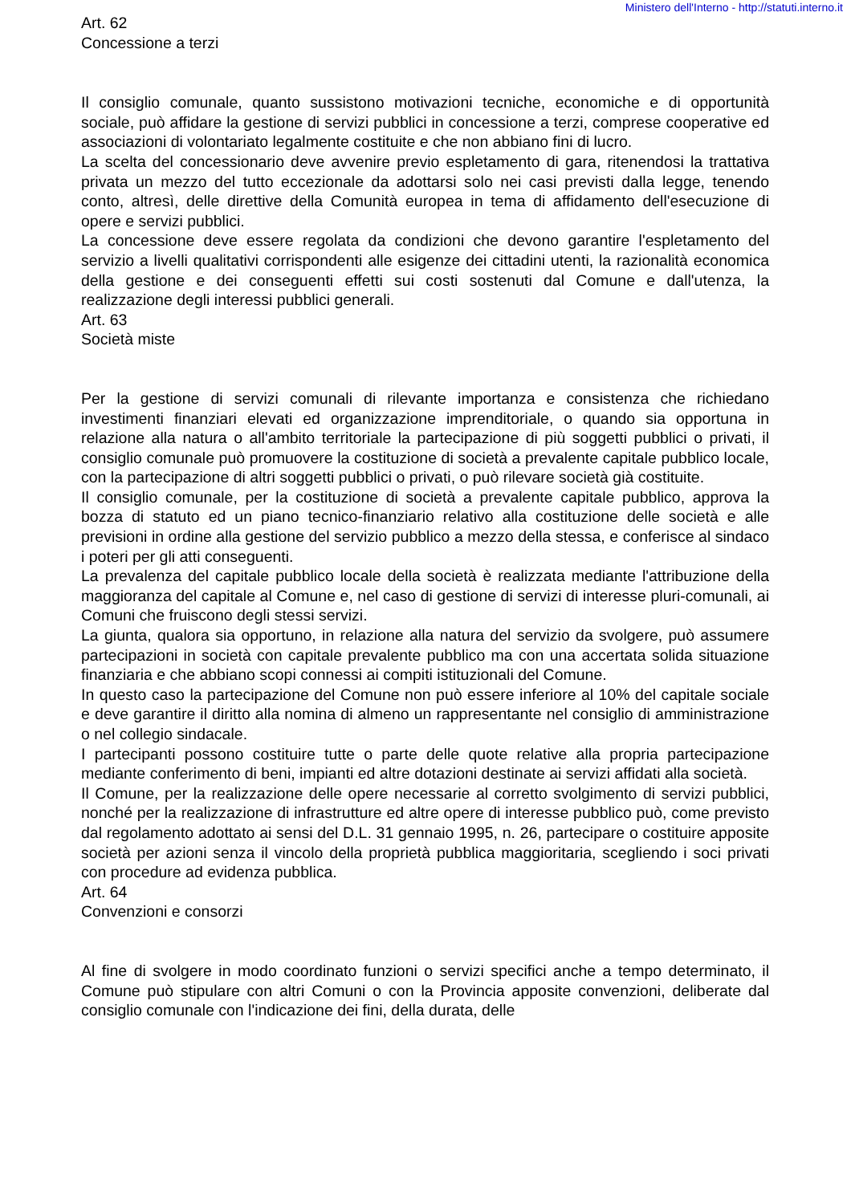Ministero dell'Interno - http://statuti.interno.it
Art. 62
Concessione a terzi
Il consiglio comunale, quanto sussistono motivazioni tecniche, economiche e di opportunità sociale, può affidare la gestione di servizi pubblici in concessione a terzi, comprese cooperative ed associazioni di volontariato legalmente costituite e che non abbiano fini di lucro.
La scelta del concessionario deve avvenire previo espletamento di gara, ritenendosi la trattativa privata un mezzo del tutto eccezionale da adottarsi solo nei casi previsti dalla legge, tenendo conto, altresì, delle direttive della Comunità europea in tema di affidamento dell'esecuzione di opere e servizi pubblici.
La concessione deve essere regolata da condizioni che devono garantire l'espletamento del servizio a livelli qualitativi corrispondenti alle esigenze dei cittadini utenti, la razionalità economica della gestione e dei conseguenti effetti sui costi sostenuti dal Comune e dall'utenza, la realizzazione degli interessi pubblici generali.
Art. 63
Società miste
Per la gestione di servizi comunali di rilevante importanza e consistenza che richiedano investimenti finanziari elevati ed organizzazione imprenditoriale, o quando sia opportuna in relazione alla natura o all'ambito territoriale la partecipazione di più soggetti pubblici o privati, il consiglio comunale può promuovere la costituzione di società a prevalente capitale pubblico locale, con la partecipazione di altri soggetti pubblici o privati, o può rilevare società già costituite.
Il consiglio comunale, per la costituzione di società a prevalente capitale pubblico, approva la bozza di statuto ed un piano tecnico-finanziario relativo alla costituzione delle società e alle previsioni in ordine alla gestione del servizio pubblico a mezzo della stessa, e conferisce al sindaco i poteri per gli atti conseguenti.
La prevalenza del capitale pubblico locale della società è realizzata mediante l'attribuzione della maggioranza del capitale al Comune e, nel caso di gestione di servizi di interesse pluri-comunali, ai Comuni che fruiscono degli stessi servizi.
La giunta, qualora sia opportuno, in relazione alla natura del servizio da svolgere, può assumere partecipazioni in società con capitale prevalente pubblico ma con una accertata solida situazione finanziaria e che abbiano scopi connessi ai compiti istituzionali del Comune.
In questo caso la partecipazione del Comune non può essere inferiore al 10% del capitale sociale e deve garantire il diritto alla nomina di almeno un rappresentante nel consiglio di amministrazione o nel collegio sindacale.
I partecipanti possono costituire tutte o parte delle quote relative alla propria partecipazione mediante conferimento di beni, impianti ed altre dotazioni destinate ai servizi affidati alla società.
Il Comune, per la realizzazione delle opere necessarie al corretto svolgimento di servizi pubblici, nonché per la realizzazione di infrastrutture ed altre opere di interesse pubblico può, come previsto dal regolamento adottato ai sensi del D.L. 31 gennaio 1995, n. 26, partecipare o costituire apposite società per azioni senza il vincolo della proprietà pubblica maggioritaria, scegliendo i soci privati con procedure ad evidenza pubblica.
Art. 64
Convenzioni e consorzi
Al fine di svolgere in modo coordinato funzioni o servizi specifici anche a tempo determinato, il Comune può stipulare con altri Comuni o con la Provincia apposite convenzioni, deliberate dal consiglio comunale con l'indicazione dei fini, della durata, delle